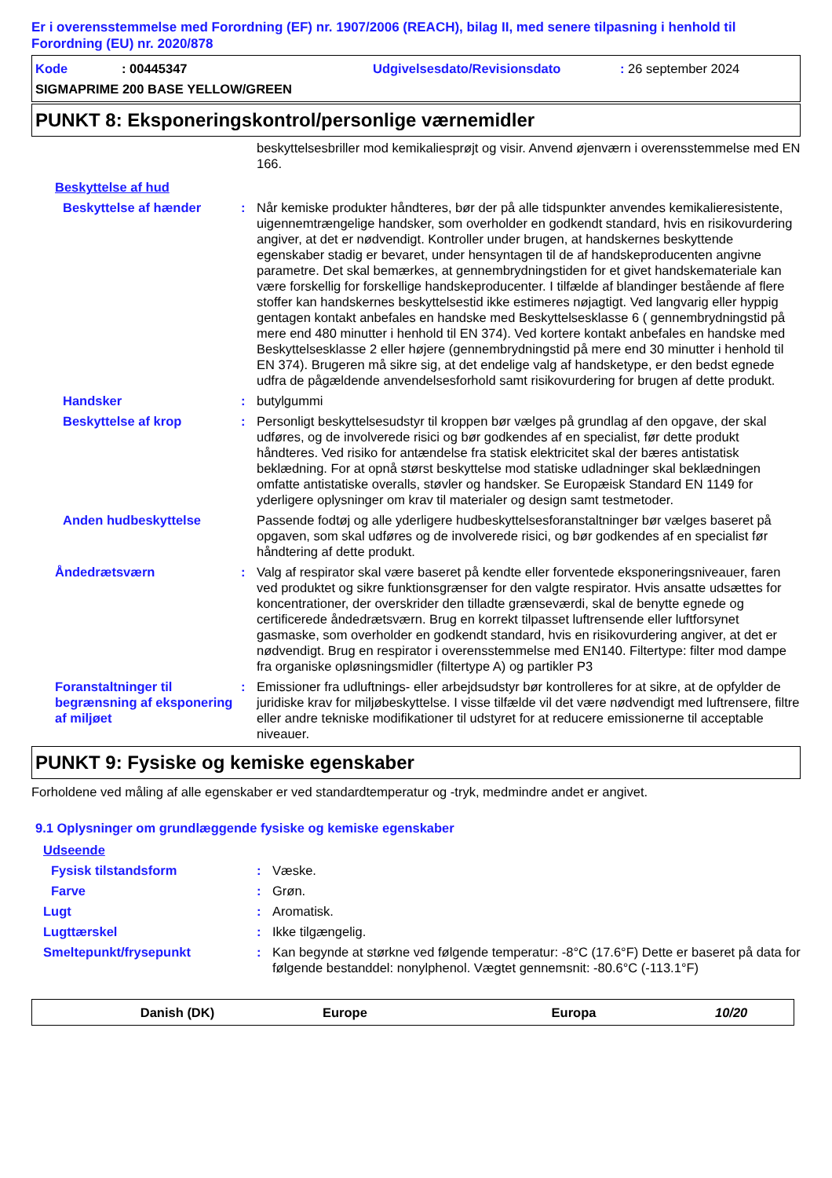Er i overensstemmelse med Forordning (EF) nr. 1907/2006 (REACH), bilag II, med senere tilpasning i henhold til Forordning (EU) nr. 2020/878
Kode: 00445347 Udgivelsesdato/Revisionsdato: 26 september 2024
SIGMAPRIME 200 BASE YELLOW/GREEN
PUNKT 8: Eksponeringskontrol/personlige værnemidler
beskyttelsesbriller mod kemikaliesprøjt og visir. Anvend øjenværn i overensstemmelse med EN 166.
Beskyttelse af hud
Beskyttelse af hænder : Når kemiske produkter håndteres, bør der på alle tidspunkter anvendes kemikalieresistente, uigennemtrængelige handsker, som overholder en godkendt standard, hvis en risikovurdering angiver, at det er nødvendigt. Kontroller under brugen, at handskernes beskyttende egenskaber stadig er bevaret, under hensyntagen til de af handskeproducenten angivne parametre. Det skal bemærkes, at gennembrydningstiden for et givet handskemateriale kan være forskellig for forskellige handskeproducenter. I tilfælde af blandinger bestående af flere stoffer kan handskernes beskyttelsestid ikke estimeres nøjagtigt. Ved langvarig eller hyppig gentagen kontakt anbefales en handske med Beskyttelsesklasse 6 ( gennembrydningstid på mere end 480 minutter i henhold til EN 374). Ved kortere kontakt anbefales en handske med Beskyttelsesklasse 2 eller højere (gennembrydningstid på mere end 30 minutter i henhold til EN 374). Brugeren må sikre sig, at det endelige valg af handsketype, er den bedst egnede udfra de pågældende anvendelsesforhold samt risikovurdering for brugen af dette produkt.
Handsker : butylgummi
Beskyttelse af krop : Personligt beskyttelsesudstyr til kroppen bør vælges på grundlag af den opgave, der skal udføres, og de involverede risici og bør godkendes af en specialist, før dette produkt håndteres. Ved risiko for antændelse fra statisk elektricitet skal der bæres antistatisk beklædning. For at opnå størst beskyttelse mod statiske udladninger skal beklædningen omfatte antistatiske overalls, støvler og handsker. Se Europæisk Standard EN 1149 for yderligere oplysninger om krav til materialer og design samt testmetoder.
Anden hudbeskyttelse Passende fodtøj og alle yderligere hudbeskyttelsesforanstaltninger bør vælges baseret på opgaven, som skal udføres og de involverede risici, og bør godkendes af en specialist før håndtering af dette produkt.
Åndedrætsværn : Valg af respirator skal være baseret på kendte eller forventede eksponeringsniveauer, faren ved produktet og sikre funktionsgrænser for den valgte respirator. Hvis ansatte udsættes for koncentrationer, der overskrider den tilladte grænseværdi, skal de benytte egnede og certificerede åndedrætsværn. Brug en korrekt tilpasset luftrensende eller luftforsynet gasmaske, som overholder en godkendt standard, hvis en risikovurdering angiver, at det er nødvendigt. Brug en respirator i overensstemmelse med EN140. Filtertype: filter mod dampe fra organiske opløsningsmidler (filtertype A) og partikler P3
Foranstaltninger til begrænsning af eksponering af miljøet
: Emissioner fra udluftnings- eller arbejdsudstyr bør kontrolleres for at sikre, at de opfylder de juridiske krav for miljøbeskyttelse. I visse tilfælde vil det være nødvendigt med luftrensere, filtre eller andre tekniske modifikationer til udstyret for at reducere emissionerne til acceptable niveauer.
PUNKT 9: Fysiske og kemiske egenskaber
Forholdene ved måling af alle egenskaber er ved standardtemperatur og -tryk, medmindre andet er angivet.
9.1 Oplysninger om grundlæggende fysiske og kemiske egenskaber
Udseende
Fysisk tilstandsform : Væske.
Farve : Grøn.
Lugt : Aromatisk.
Lugttærskel : Ikke tilgængelig.
Smeltepunkt/frysepunkt : Kan begynde at størkne ved følgende temperatur: -8°C (17.6°F) Dette er baseret på data for følgende bestanddel: nonylphenol. Vægtet gennemsnit: -80.6°C (-113.1°F)
Danish (DK) Europe Europa 10/20